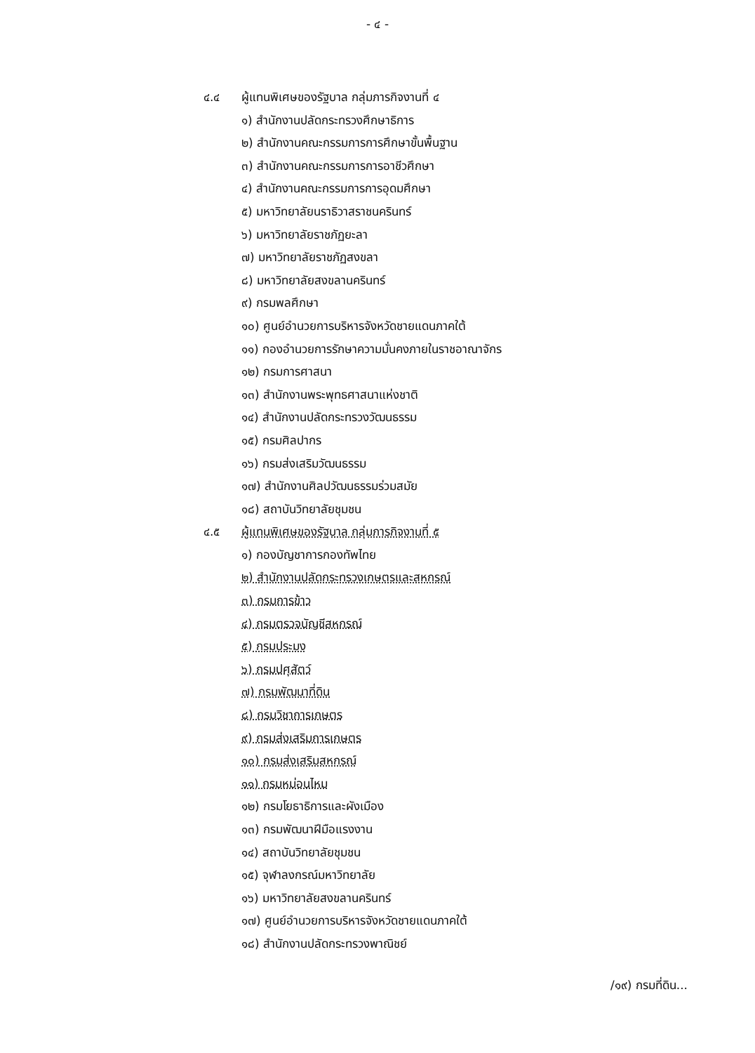- ๔ -
๔.๔ ผู้แทนพิเศษของรัฐบาล กลุ่มภารกิจงานที่ ๔
๑) สำนักงานปลัดกระทรวงศึกษาธิการ
๒) สำนักงานคณะกรรมการการศึกษาขั้นพื้นฐาน
๓) สำนักงานคณะกรรมการการอาชีวศึกษา
๔) สำนักงานคณะกรรมการการอุดมศึกษา
๕) มหาวิทยาลัยนราธิวาสราชนครินทร์
๖) มหาวิทยาลัยราชภัฏยะลา
๗) มหาวิทยาลัยราชภัฏสงขลา
๘) มหาวิทยาลัยสงขลานครินทร์
๙) กรมพลศึกษา
๑๐) ศูนย์อำนวยการบริหารจังหวัดชายแดนภาคใต้
๑๑) กองอำนวยการรักษาความมั่นคงภายในราชอาณาจักร
๑๒) กรมการศาสนา
๑๓) สำนักงานพระพุทธศาสนาแห่งชาติ
๑๔) สำนักงานปลัดกระทรวงวัฒนธรรม
๑๕) กรมศิลปากร
๑๖) กรมส่งเสริมวัฒนธรรม
๑๗) สำนักงานศิลปวัฒนธรรมร่วมสมัย
๑๘) สถาบันวิทยาลัยชุมชน
๔.๕ ผู้แทนพิเศษของรัฐบาล กลุ่มภารกิจงานที่ ๕
๑) กองบัญชาการกองทัพไทย
๒) สำนักงานปลัดกระทรวงเกษตรและสหกรณ์
๓) กรมการข้าว
๔) กรมตรวจบัญชีสหกรณ์
๕) กรมประมง
๖) กรมปศุสัตว์
๗) กรมพัฒนาที่ดิน
๘) กรมวิชาการเกษตร
๙) กรมส่งเสริมการเกษตร
๑๐) กรมส่งเสริมสหกรณ์
๑๑) กรมหม่อนไหม
๑๒) กรมโยธาธิการและผังเมือง
๑๓) กรมพัฒนาฝีมือแรงงาน
๑๔) สถาบันวิทยาลัยชุมชน
๑๕) จุฬาลงกรณ์มหาวิทยาลัย
๑๖) มหาวิทยาลัยสงขลานครินทร์
๑๗) ศูนย์อำนวยการบริหารจังหวัดชายแดนภาคใต้
๑๘) สำนักงานปลัดกระทรวงพาณิชย์
/๑๙) กรมที่ดิน...